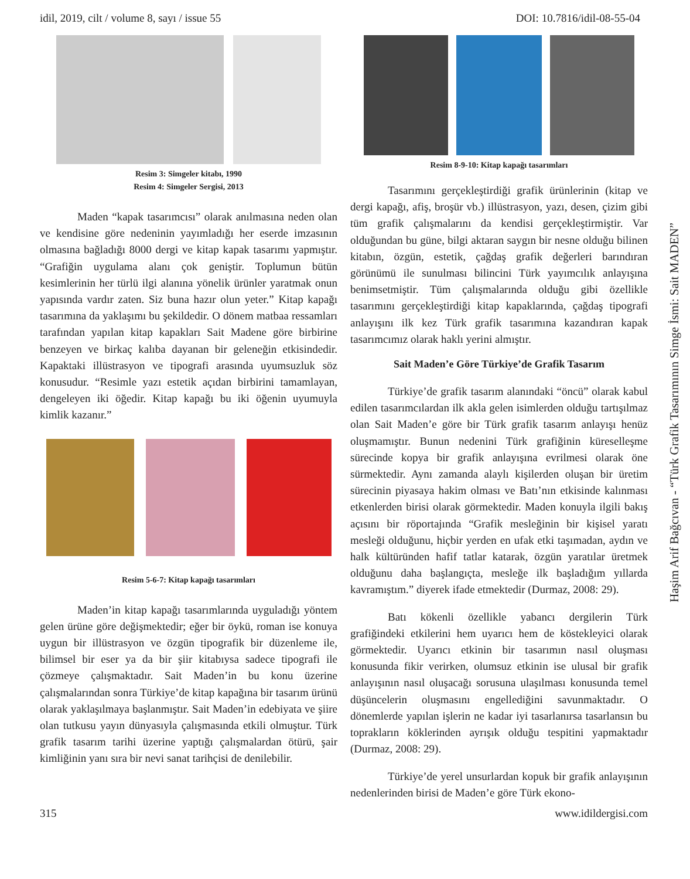idil, 2019, cilt / volume 8, sayı / issue 55 DOI: 10.7816/idil-08-55-04
Resim 3: Simgeler kitabı, 1990
Resim 4: Simgeler Sergisi, 2013
Maden “kapak tasarımcısı” olarak anılmasına neden olan ve kendisine göre nedeninin yayımladığı her eserde imzasının olmasına bağladığı 8000 dergi ve kitap kapak tasarımı yapmıştır. “Grafiğin uygulama alanı çok geniştir. Toplumun bütün kesimlerinin her türlü ilgi alanına yönelik ürünler yaratmak onun yapısında vardır zaten. Siz buna hazır olun yeter.” Kitap kapağı tasarımına da yaklaşımı bu şekildedir. O dönem matbaa ressamları tarafından yapılan kitap kapakları Sait Madene göre birbirine benzeyen ve birkaç kalıba dayanan bir geleneğin etkisindedir. Kapaktaki illüstrasyon ve tipografi arasında uyumsuzluk söz konusudur. “Resimle yazı estetik açıdan birbirini tamamlayan, dengeleyen iki öğedir. Kitap kapağı bu iki öğenin uyumuyla kimlik kazanır.”
Resim 5-6-7: Kitap kapağı tasarımları
Maden’in kitap kapağı tasarımlarında uyguladığı yöntem gelen ürüne göre değişmektedir; eğer bir öykü, roman ise konuya uygun bir illüstrasyon ve özgün tipografik bir düzenleme ile, bilimsel bir eser ya da bir şiir kitabıysa sadece tipografi ile çözmeye çalışmaktadır. Sait Maden’in bu konu üzerine çalışmalarından sonra Türkiye’de kitap kapağına bir tasarım ürünü olarak yaklaşılmaya başlanmıştır. Sait Maden’in edebiyata ve şiire olan tutkusu yayın dünyasıyla çalışmasında etkili olmuştur. Türk grafik tasarım tarihi üzerine yaptığı çalışmalardan ötürü, şair kimliğinin yanı sıra bir nevi sanat tarihçisi de denilebilir.
Resim 8-9-10: Kitap kapağı tasarımları
Tasarımını gerçekleştirdiği grafik ürünlerinin (kitap ve dergi kapağı, afiş, broşür vb.) illüstrasyon, yazı, desen, çizim gibi tüm grafik çalışmalarını da kendisi gerçekleştirmiştir. Var olduğundan bu güne, bilgi aktaran saygın bir nesne olduğu bilinen kitabın, özgün, estetik, çağdaş grafik değerleri barındıran görünümü ile sunulması bilincini Türk yayımcılık anlayışına benimsetmiştir. Tüm çalışmalarında olduğu gibi özellikle tasarımını gerçekleştirdiği kitap kapaklarında, çağdaş tipografi anlayışını ilk kez Türk grafik tasarımına kazandıran kapak tasarımcımız olarak haklı yerini almıştır.
Sait Maden’e Göre Türkiye’de Grafik Tasarım
Türkiye’de grafik tasarım alanındaki “öncü” olarak kabul edilen tasarımcılardan ilk akla gelen isimlerden olduğu tartışılmaz olan Sait Maden’e göre bir Türk grafik tasarım anlayışı henüz oluşmamıştır. Bunun nedenini Türk grafiğinin küreselleşme sürecinde kopya bir grafik anlayışına evrilmesi olarak öne sürmektedir. Aynı zamanda alaylı kişilerden oluşan bir üretim sürecinin piyasaya hakim olması ve Batı’nın etkisinde kalınması etkenlerden birisi olarak görmektedir. Maden konuyla ilgili bakış açısını bir röportajında “Grafik mesleğinin bir kişisel yaratı mesleği olduğunu, hiçbir yerden en ufak etki taşımadan, aydın ve halk kültüründen hafif tatlar katarak, özgün yaratılar üretmek olduğunu daha başlangıçta, mesleğe ilk başladığım yıllarda kavramıştım.” diyerek ifade etmektedir (Durmaz, 2008: 29).
Batı kökenli özellikle yabancı dergilerin Türk grafiğindeki etkilerini hem uyarıcı hem de köstekleyici olarak görmektedir. Uyarıcı etkinin bir tasarımın nasıl oluşması konusunda fikir verirken, olumsuz etkinin ise ulusal bir grafik anlayışının nasıl oluşacağı sorusuna ulaşılması konusunda temel düşüncelerin oluşmasını engellediğini savunmaktadır. O dönemlerde yapılan işlerin ne kadar iyi tasarlanırsa tasarlansın bu toprakların köklerinden ayrışık olduğu tespitini yapmaktadır (Durmaz, 2008: 29).
Türkiye’de yerel unsurlardan kopuk bir grafik anlayışının nedenlerinden birisi de Maden’e göre Türk ekono-
Haşim Arif Bağcıvan - “Türk Grafik Tasarımının Simge İsmi: Sait MADEN”
315 www.idildergisi.com